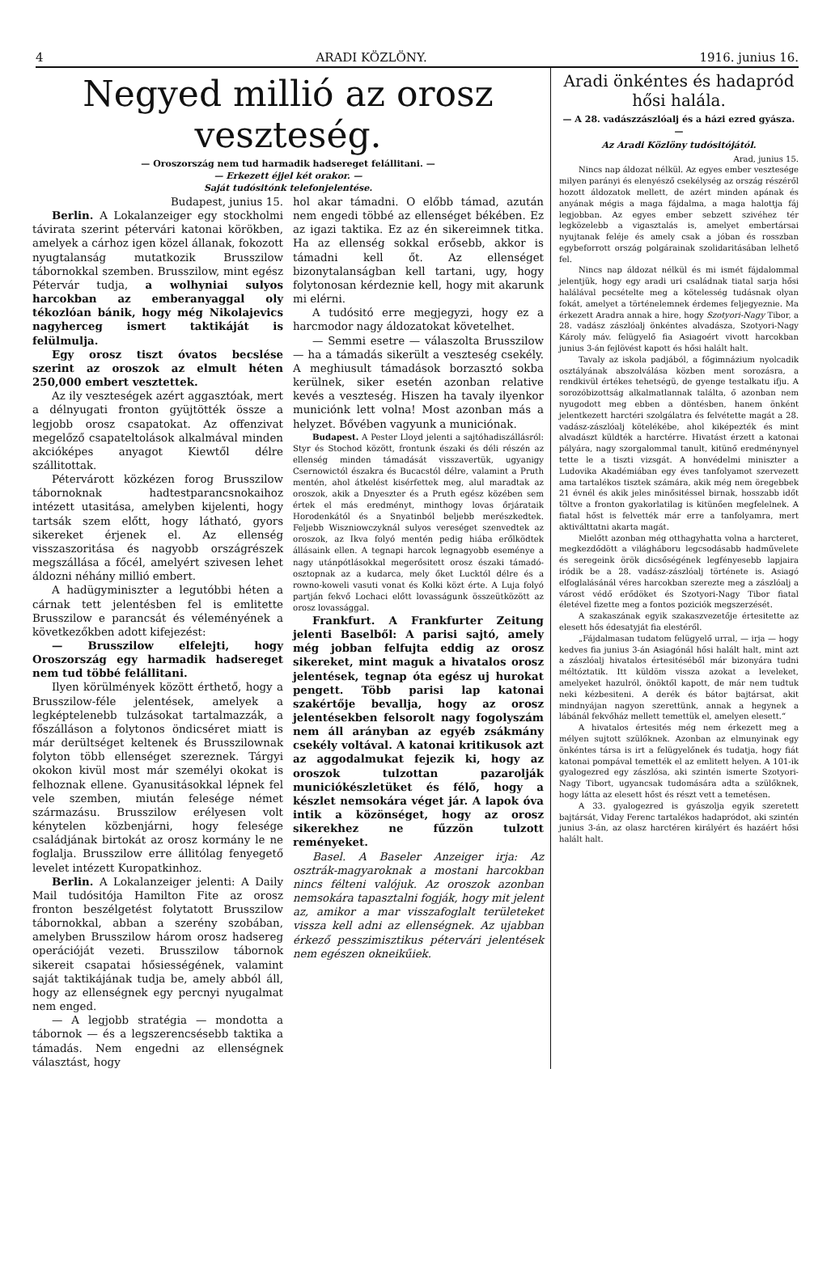4 ARADI KÖZLÖNY. 1916. junius 16.
Negyed millió az orosz veszteség.
— Oroszország nem tud harmadik hadsereget felállitani. —
— Erkezett éjjel két orakor. —
Saját tudósitónk telefonjelentése.
Budapest, junius 15.
Berlin. A Lokalanzeiger egy stockholmi távirata szerint pétervári katonai körökben, amelyek a cárhoz igen közel állanak, fokozott nyugtalanság mutatkozik Brusszilow tábornokkal szemben. Brusszilow, mint egész Pétervár tudja, a wolhyniai sulyos harcokban az emberanyaggal oly tékozlóan bánik, hogy még Nikolajevics nagyherceg ismert taktikáját is felülmulja.
Egy orosz tiszt óvatos becslése szerint az oroszok az elmult héten 250,000 embert vesztettek.
Az ily veszteségek azért aggasztóak, mert a délnyugati fronton gyüjtötték össze a legjobb orosz csapatokat. Az offenzivat megelőző csapateltolások alkalmával minden akcióképes anyagot Kiewtől délre szállitottak.
Pétervárott közkézen forog Brusszilow tábornoknak hadtestparancsnokaihoz intézett utasitása, amelyben kijelenti, hogy tartsák szem előtt, hogy látható, gyors sikereket érjenek el. Az ellenség visszaszoritása és nagyobb országrészek megszállása a főcél, amelyért szivesen lehet áldozni néhány millió embert.
A hadügyminiszter a legutóbbi héten a cárnak tett jelentésben fel is emlitette Brusszilow e parancsát és véleményének a következőkben adott kifejezést:
— Brusszilow elfelejti, hogy Oroszország egy harmadik hadsereget nem tud többé felállitani.
Ilyen körülmények között érthető, hogy a Brusszilow-féle jelentések, amelyek a legképtelenebb tulzásokat tartalmazzák, a főszálláson a folytonos öndicséret miatt is már derültséget keltenek és Brusszilownak folyton több ellenséget szereznek. Tárgyi okokon kivül most már személyi okokat is felhoznak ellene. Gyanusitásokkal lépnek fel vele szemben, miután felesége német származásu. Brusszilow erélyesen volt kénytelen közbenjárni, hogy felesége családjának birtokát az orosz kormány le ne foglalja. Brusszilow erre állitólag fenyegető levelet intézett Kuropatkinhoz.
Berlin. A Lokalanzeiger jelenti: A Daily Mail tudósitója Hamilton Fite az orosz fronton beszélgetést folytatott Brusszilow tábornokkal, abban a szerény szobában, amelyben Brusszilow három orosz hadsereg operációját vezeti. Brusszilow tábornok sikereit csapatai hősiességének, valamint saját taktikájának tudja be, amely abból áll, hogy az ellenségnek egy percnyi nyugalmat nem enged.
— A legjobb stratégia — mondotta a tábornok — és a legszerencsésebb taktika a támadás. Nem engedni az ellenségnek választást, hogy
hol akar támadni. O előbb támad, azután nem engedi többé az ellenséget békében. Ez az igazi taktika. Ez az én sikereimnek titka. Ha az ellenség sokkal erősebb, akkor is támadni kell őt. Az ellenséget bizonytalanságban kell tartani, ugy, hogy folytonosan kérdeznie kell, hogy mit akarunk mi elérni.
A tudósitó erre megjegyzi, hogy ez a harcmodor nagy áldozatokat követelhet.
— Semmi esetre — válaszolta Brusszilow — ha a támadás sikerült a veszteség csekély. A meghiusult támadások borzasztó sokba kerülnek, siker esetén azonban relative kevés a veszteség. Hiszen ha tavaly ilyenkor municiónk lett volna! Most azonban más a helyzet. Bővében vagyunk a municiónak.
Budapest. A Pester Lloyd jelenti a sajtóhadiszállásról: Styr és Stochod között, frontunk északi és déli részén az ellenség minden támadását visszavertük, ugyanigy Csernowictól északra és Bucacstól délre, valamint a Pruth mentén, ahol átkelést kisérfettek meg, alul maradtak az oroszok, akik a Dnyeszter és a Pruth egész közében sem értek el más eredményt, minthogy lovas őrjárataik Horodenkától és a Snyatinból beljebb merészkedtek. Feljebb Wiszniowczyknál sulyos vereséget szenvedtek az oroszok, az Ikva folyó mentén pedig hiába erőlködtek állásaink ellen. A tegnapi harcok legnagyobb eseménye a nagy utánpótlásokkal megerősitett orosz északi támadó-osztopnak az a kudarca, mely őket Lucktól délre és a rowno-koweli vasuti vonat és Kolki közt érte. A Luja folyó partján fekvő Lochaci előtt lovasságunk összeütközött az orosz lovassággal.
Frankfurt. A Frankfurter Zeitung jelenti Baselből: A parisi sajtó, amely még jobban felfujta eddig az orosz sikereket, mint maguk a hivatalos orosz jelentések, tegnap óta egész uj hurokat pengett. Több parisi lap katonai szakértője bevallja, hogy az orosz jelentésekben felsorolt nagy fogolyszám nem áll arányban az egyéb zsákmány csekély voltával. A katonai kritikusok azt az aggodalmukat fejezik ki, hogy az oroszok tulzottan pazarolják municiókészletüket és félő, hogy a készlet nemsokára véget jár. A lapok óva intik a közönséget, hogy az orosz sikerekhez ne fűzzön tulzott reményeket.
Basel. A Baseler Anzeiger irja: Az osztrák-magyaroknak a mostani harcokban nincs félteni valójuk. Az oroszok azonban nemsokára tapasztalni fogják, hogy mit jelent az, amikor a mar visszafoglalt területeket vissza kell adni az ellenségnek. Az ujabban érkező pesszimisztikus pétervári jelentések nem egészen okneikűiek.
Aradi önkéntes és hadapród hősi halála.
— A 28. vadászzászlóalj és a házi ezred gyásza. —
Az Aradi Közlöny tudósitójától.
Arad, junius 15.
Nincs nap áldozat nélkül. Az egyes ember vesztesége milyen parányi és elenyésző csekélység az ország részéről hozott áldozatok mellett, de azért minden apának és anyának mégis a maga fájdalma, a maga halottja fáj legjobban. Az egyes ember sebzett szivéhez tér legközelebb a vigasztalás is, amelyet embertársai nyujtanak feléje és amely csak a jóban és rosszban egybeforrott ország polgárainak szolidaritásában lelhető fel.
Nincs nap áldozat nélkül és mi ismét fájdalommal jelentjük, hogy egy aradi uri családnak tiatal sarja hősi halálával pecsételte meg a kötelesség tudásnak olyan fokát, amelyet a történelemnek érdemes feljegyeznie. Ma érkezett Aradra annak a hire, hogy Szotyori-Nagy Tibor, a 28. vadász zászlóalj önkéntes alvadásza, Szotyori-Nagy Károly máv. felügyelő fia Asiagoért vivott harcokban junius 3-án fejlövést kapott és hősi halált halt.
Tavaly az iskola padjából, a főgimnázium nyolcadik osztályának abszolválása közben ment sorozásra, a rendkivül értékes tehetségü, de gyenge testalkatu ifju. A sorozóbizottság alkalmatlannak találta, ő azonban nem nyugodott meg ebben a döntésben, hanem önként jelentkezett harctéri szolgálatra és felvétette magát a 28. vadász-zászlóalj kötelékébe, ahol kiképezték és mint alvadászt küldték a harctérre. Hivatást érzett a katonai pályára, nagy szorgalommal tanult, kitünő eredménynyel tette le a tiszti vizsgát. A honvédelmi miniszter a Ludovika Akadémiában egy éves tanfolyamot szervezett ama tartalékos tisztek számára, akik még nem öregebbek 21 évnél és akik jeles minősitéssel birnak, hosszabb időt töltve a fronton gyakorlatilag is kitünően megfelelnek. A fiatal hőst is felvették már erre a tanfolyamra, mert aktiválttatni akarta magát.
Mielőtt azonban még otthagyhatta volna a harcteret, megkezdődött a világháboru legcsodásabb hadművelete és seregeink örök dicsőségének legfényesebb lapjaira iródik be a 28. vadász-zászlóalj története is. Asiagó elfoglalásánál véres harcokban szerezte meg a zászlóalj a várost védő erődöket és Szotyori-Nagy Tibor fiatal életével fizette meg a fontos poziciók megszerzését.
A szakaszának egyik szakaszvezetője értesitette az elesett hős édesatyját fia elestéről.
„Fájdalmasan tudatom felügyelő urral, — irja — hogy kedves fia junius 3-án Asiagónál hősi halált halt, mint azt a zászlóalj hivatalos értesitéséből már bizonyára tudni méltóztatik. Itt küldöm vissza azokat a leveleket, amelyeket hazulról, önöktől kapott, de már nem tudtuk neki kézbesiteni. A derék és bátor bajtársat, akit mindnyájan nagyon szerettünk, annak a hegynek a lábánál fekvőház mellett temettük el, amelyen elesett.“
A hivatalos értesités még nem érkezett meg a mélyen sujtott szülőknek. Azonban az elmunyinak egy önkéntes társa is irt a felügyelőnek és tudatja, hogy fiát katonai pompával temették el az emlitett helyen. A 101-ik gyalogezred egy zászlósa, aki szintén ismerte Szotyori-Nagy Tibort, ugyancsak tudomására adta a szülőknek, hogy látta az elesett hőst és részt vett a temetésen.
A 33. gyalogezred is gyászolja egyik szeretett bajtársát, Viday Ferenc tartalékos hadapródot, aki szintén junius 3-án, az olasz harctéren királyért és hazáért hősi halált halt.